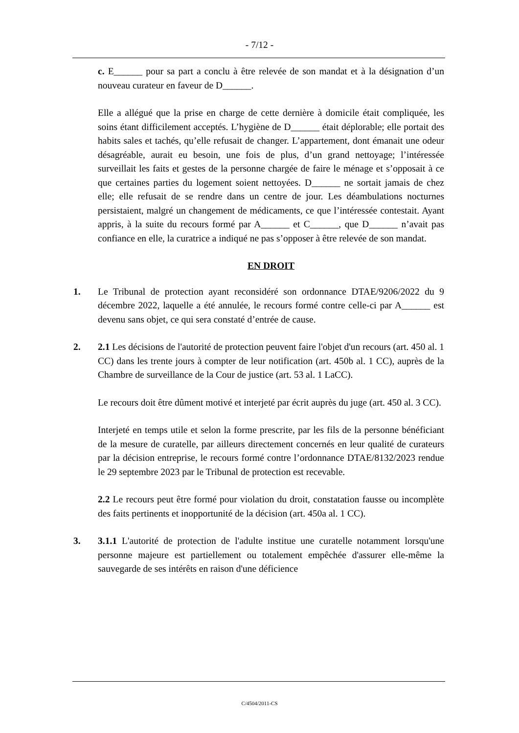- 7/12 -
c. E______ pour sa part a conclu à être relevée de son mandat et à la désignation d’un nouveau curateur en faveur de D______.
Elle a allégué que la prise en charge de cette dernière à domicile était compliquée, les soins étant difficilement acceptés. L’hygiène de D______ était déplorable; elle portait des habits sales et tachés, qu’elle refusait de changer. L’appartement, dont émanait une odeur désagréable, aurait eu besoin, une fois de plus, d’un grand nettoyage; l’intéressée surveillait les faits et gestes de la personne chargée de faire le ménage et s’opposait à ce que certaines parties du logement soient nettoyées. D______ ne sortait jamais de chez elle; elle refusait de se rendre dans un centre de jour. Les déambulations nocturnes persistaient, malgré un changement de médicaments, ce que l’intéressée contestait. Ayant appris, à la suite du recours formé par A______ et C______, que D______ n’avait pas confiance en elle, la curatrice a indiqué ne pas s’opposer à être relevée de son mandat.
EN DROIT
1. Le Tribunal de protection ayant reconsidéré son ordonnance DTAE/9206/2022 du 9 décembre 2022, laquelle a été annulée, le recours formé contre celle-ci par A______ est devenu sans objet, ce qui sera constaté d’entrée de cause.
2. 2.1 Les décisions de l'autorité de protection peuvent faire l'objet d'un recours (art. 450 al. 1 CC) dans les trente jours à compter de leur notification (art. 450b al. 1 CC), auprès de la Chambre de surveillance de la Cour de justice (art. 53 al. 1 LaCC).
Le recours doit être dûment motivé et interjeté par écrit auprès du juge (art. 450 al. 3 CC).
Interjeté en temps utile et selon la forme prescrite, par les fils de la personne bénéficiant de la mesure de curatelle, par ailleurs directement concernés en leur qualité de curateurs par la décision entreprise, le recours formé contre l’ordonnance DTAE/8132/2023 rendue le 29 septembre 2023 par le Tribunal de protection est recevable.
2.2 Le recours peut être formé pour violation du droit, constatation fausse ou incomplète des faits pertinents et inopportunité de la décision (art. 450a al. 1 CC).
3. 3.1.1 L'autorité de protection de l'adulte institue une curatelle notamment lorsqu'une personne majeure est partiellement ou totalement empêchée d'assurer elle-même la sauvegarde de ses intérêts en raison d'une déficience
C/4504/2011-CS